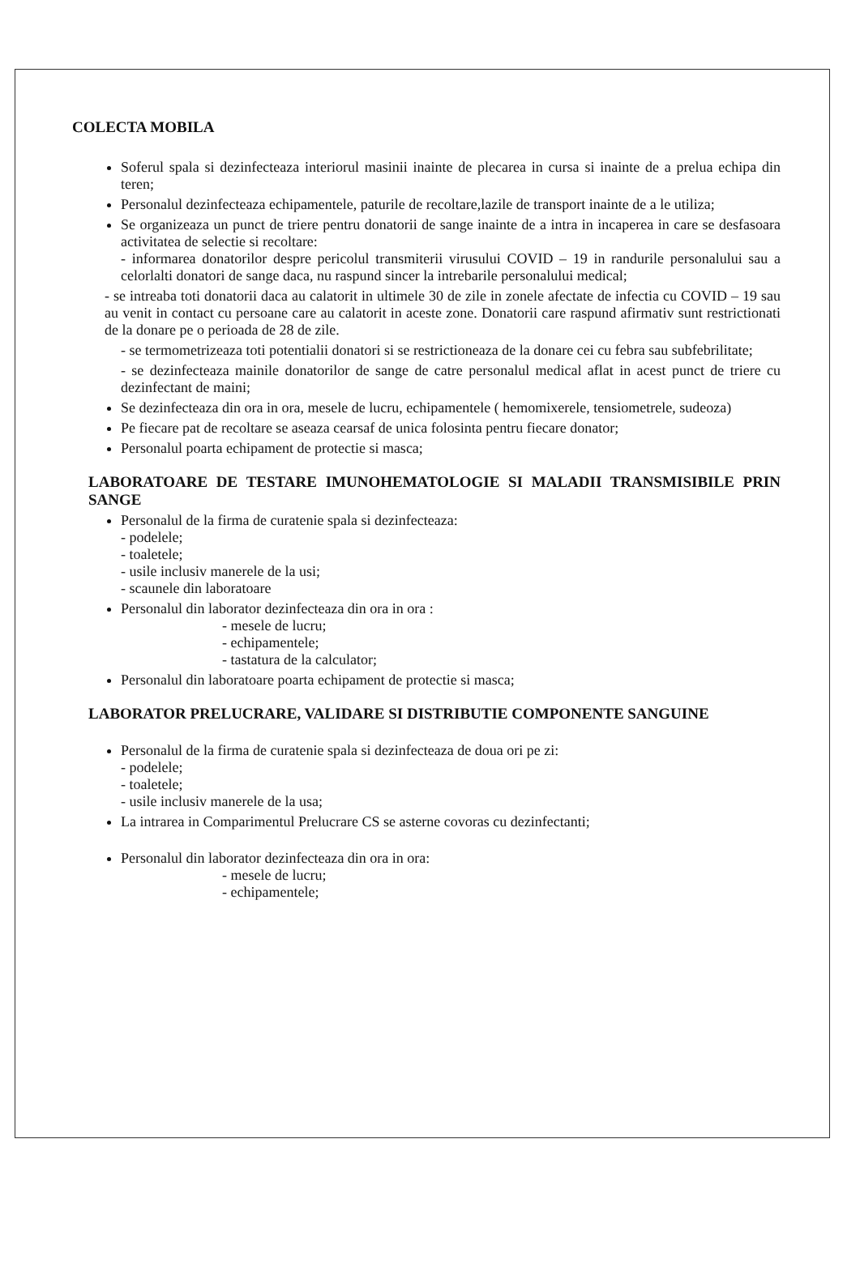COLECTA MOBILA
Soferul spala si dezinfecteaza interiorul masinii inainte de plecarea in cursa si inainte de a prelua echipa din teren;
Personalul dezinfecteaza echipamentele, paturile de recoltare,lazile de transport inainte de a le utiliza;
Se organizeaza un punct de triere pentru donatorii de sange inainte de a intra in incaperea in care se desfasoara activitatea de selectie si recoltare:
- informarea donatorilor despre pericolul transmiterii virusului COVID – 19 in randurile personalului sau a celorlalti donatori de sange daca, nu raspund sincer la intrebarile personalului medical;
- se intreaba toti donatorii daca au calatorit in ultimele 30 de zile in zonele afectate de infectia cu COVID – 19 sau au venit in contact cu persoane care au calatorit in aceste zone. Donatorii care raspund afirmativ sunt restrictionati de la donare pe o perioada de 28 de zile.
- se termometrizeaza toti potentialii donatori si se restrictioneaza de la donare cei cu febra sau subfebrilitate;
- se dezinfecteaza mainile donatorilor de sange de catre personalul medical aflat in acest punct de triere cu dezinfectant de maini;
Se dezinfecteaza din ora in ora, mesele de lucru, echipamentele ( hemomixerele, tensiometrele, sudeoza)
Pe fiecare pat de recoltare se aseaza cearsaf de unica folosinta pentru fiecare donator;
Personalul poarta echipament de protectie si masca;
LABORATOARE DE TESTARE IMUNOHEMATOLOGIE SI MALADII TRANSMISIBILE PRIN SANGE
Personalul de la firma de curatenie spala si dezinfecteaza:
- podelele;
- toaletele;
- usile inclusiv manerele de la usi;
- scaunele din laboratoare
Personalul din laborator dezinfecteaza din ora in ora :
- mesele de lucru;
- echipamentele;
- tastatura de la calculator;
Personalul din laboratoare poarta echipament de protectie si masca;
LABORATOR PRELUCRARE, VALIDARE SI DISTRIBUTIE COMPONENTE SANGUINE
Personalul de la firma de curatenie spala si dezinfecteaza de doua ori pe zi:
- podelele;
- toaletele;
- usile inclusiv manerele de la usa;
La intrarea in Comparimentul Prelucrare CS se asterne covoras cu dezinfectanti;
Personalul din laborator dezinfecteaza din ora in ora:
- mesele de lucru;
- echipamentele;